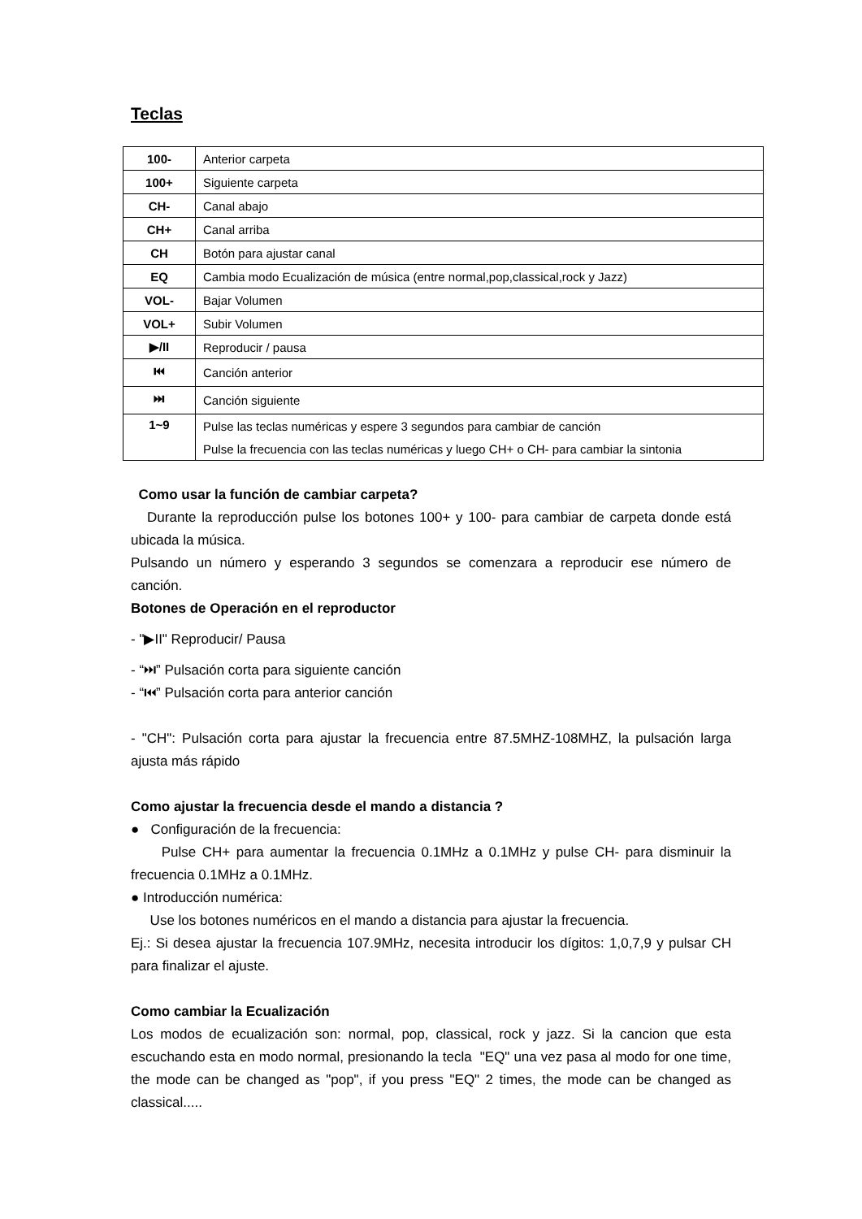Teclas
| 100- | Anterior carpeta |
| 100+ | Siguiente carpeta |
| CH- | Canal abajo |
| CH+ | Canal arriba |
| CH | Botón para ajustar canal |
| EQ | Cambia modo Ecualización de música (entre normal,pop,classical,rock y Jazz) |
| VOL- | Bajar Volumen |
| VOL+ | Subir Volumen |
| ▶/II | Reproducir / pausa |
| ⏮ | Canción anterior |
| ⏭ | Canción siguiente |
| 1~9 | Pulse las teclas numéricas y espere 3 segundos para cambiar de canción |
| | Pulse la frecuencia con las teclas numéricas y luego CH+ o CH- para cambiar la sintonia |
Como usar la función de cambiar carpeta?
Durante la reproducción pulse los botones 100+ y 100- para cambiar de carpeta donde está ubicada la música.
Pulsando un número y esperando 3 segundos se comenzara a reproducir ese número de canción.
Botones de Operación en el reproductor
- "▶II" Reproducir/ Pausa
- “⏭” Pulsación corta para siguiente canción
- “⏮” Pulsación corta para anterior canción
- "CH": Pulsación corta para ajustar la frecuencia entre 87.5MHZ-108MHZ, la pulsación larga ajusta más rápido
Como ajustar la frecuencia desde el mando a distancia ?
● Configuración de la frecuencia:
Pulse CH+ para aumentar la frecuencia 0.1MHz a 0.1MHz y pulse CH- para disminuir la frecuencia 0.1MHz a 0.1MHz.
● Introducción numérica:
Use los botones numéricos en el mando a distancia para ajustar la frecuencia.
Ej.: Si desea ajustar la frecuencia 107.9MHz, necesita introducir los dígitos: 1,0,7,9 y pulsar CH para finalizar el ajuste.
Como cambiar la Ecualización
Los modos de ecualización son: normal, pop, classical, rock y jazz. Si la cancion que esta escuchando esta en modo normal, presionando la tecla "EQ" una vez pasa al modo for one time, the mode can be changed as "pop", if you press "EQ" 2 times, the mode can be changed as classical.....